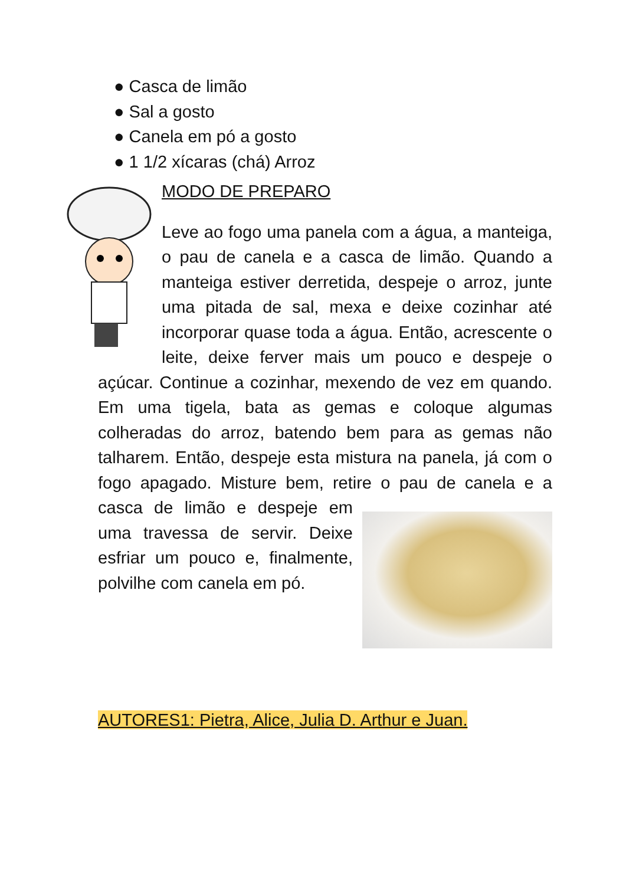● Casca de limão
● Sal a gosto
● Canela em pó a gosto
● 1 1/2 xícaras (chá) Arroz
MODO DE PREPARO
Leve ao fogo uma panela com a água, a manteiga, o pau de canela e a casca de limão. Quando a manteiga estiver derretida, despeje o arroz, junte uma pitada de sal, mexa e deixe cozinhar até incorporar quase toda a água. Então, acrescente o leite, deixe ferver mais um pouco e despeje o açúcar. Continue a cozinhar, mexendo de vez em quando. Em uma tigela, bata as gemas e coloque algumas colheradas do arroz, batendo bem para as gemas não talharem. Então, despeje esta mistura na panela, já com o fogo apagado. Misture bem, retire o pau de canela e a casca de limão e despeje em uma travessa de servir. Deixe esfriar um pouco e, finalmente, polvilhe com canela em pó.
AUTORES1: Pietra, Alice, Julia D. Arthur e Juan.